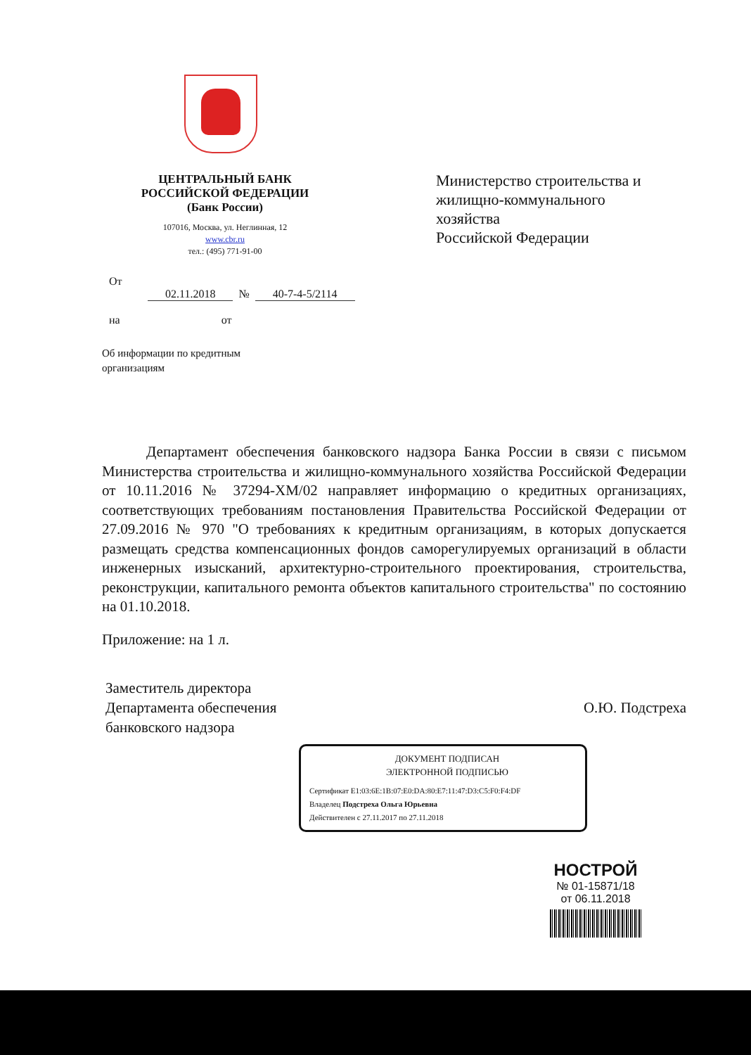ЦЕНТРАЛЬНЫЙ БАНК
РОССИЙСКОЙ ФЕДЕРАЦИИ
(Банк России)
107016, Москва, ул. Неглинная, 12
www.cbr.ru
тел.: (495) 771-91-00
Министерство строительства и
жилищно-коммунального
хозяйства
Российской Федерации
От
02.11.2018 № 40-7-4-5/2114
на от
Об информации по кредитным
организациям
   Департамент обеспечения банковского надзора Банка России в связи с письмом Министерства строительства и жилищно-коммунального хозяйства Российской Федерации от 10.11.2016 № 37294-ХМ/02 направляет информацию о кредитных организациях, соответствующих требованиям постановления Правительства Российской Федерации от 27.09.2016 № 970 "О требованиях к кредитным организациям, в которых допускается размещать средства компенсационных фондов саморегулируемых организаций в области инженерных изысканий, архитектурно-строительного проектирования, строительства, реконструкции, капитального ремонта объектов капитального строительства" по состоянию на 01.10.2018.
Приложение: на 1 л.
Заместитель директора
Департамента обеспечения
банковского надзора
О.Ю. Подстреха
ДОКУМЕНТ ПОДПИСАН
ЭЛЕКТРОННОЙ ПОДПИСЬЮ
Сертификат E1:03:6E:1B:07:E0:DA:80:E7:11:47:D3:C5:F0:F4:DF
Владелец Подстреха Ольга Юрьевна
Действителен с 27.11.2017 по 27.11.2018
НОСТРОЙ
№ 01-15871/18
от 06.11.2018